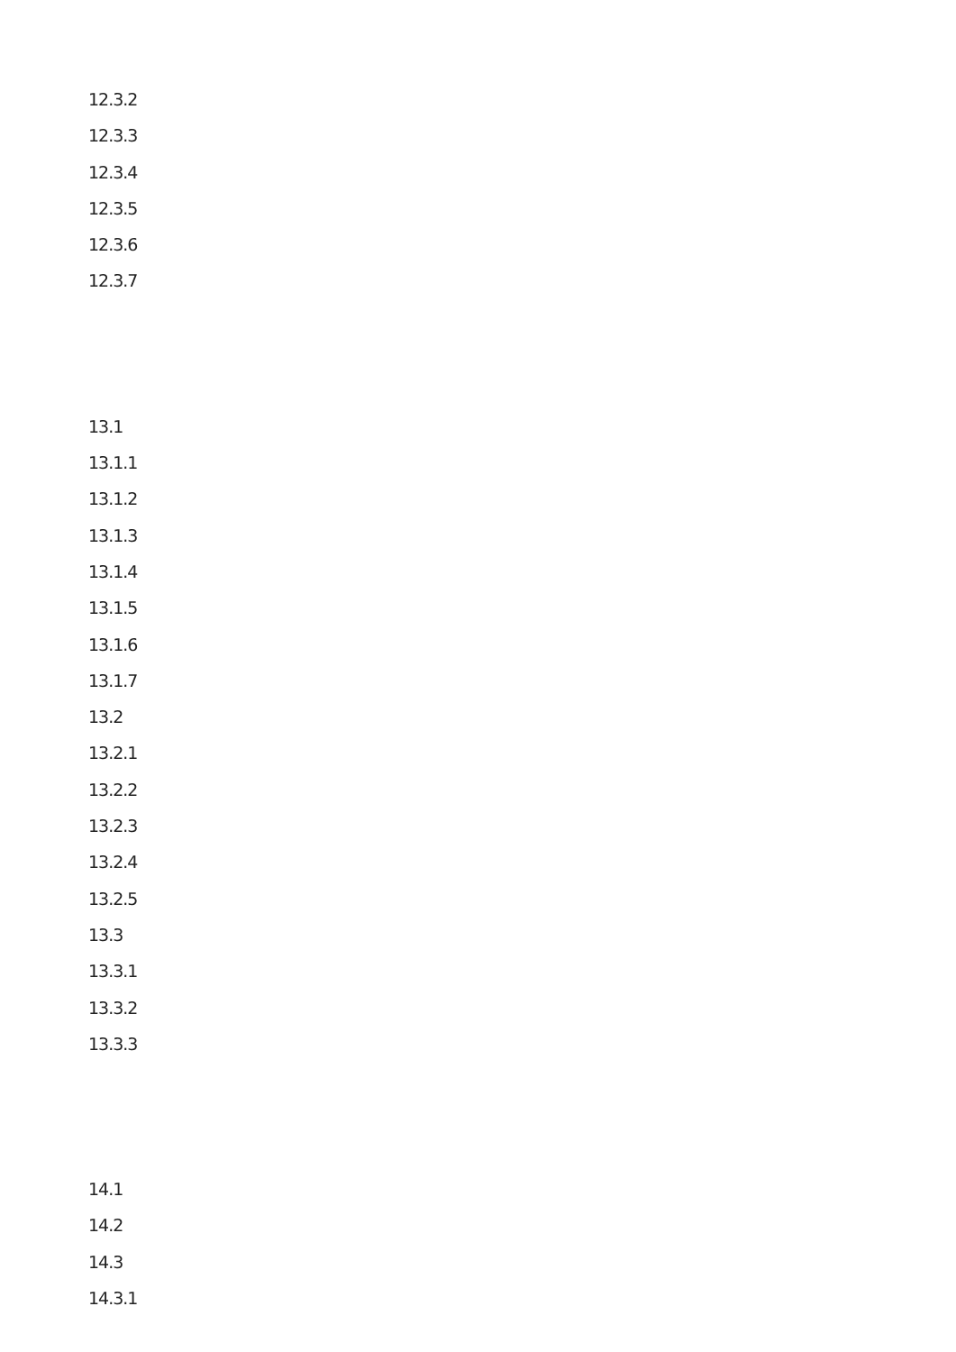12.3.2
12.3.3
12.3.4
12.3.5
12.3.6
12.3.7
13.1
13.1.1
13.1.2
13.1.3
13.1.4
13.1.5
13.1.6
13.1.7
13.2
13.2.1
13.2.2
13.2.3
13.2.4
13.2.5
13.3
13.3.1
13.3.2
13.3.3
14.1
14.2
14.3
14.3.1